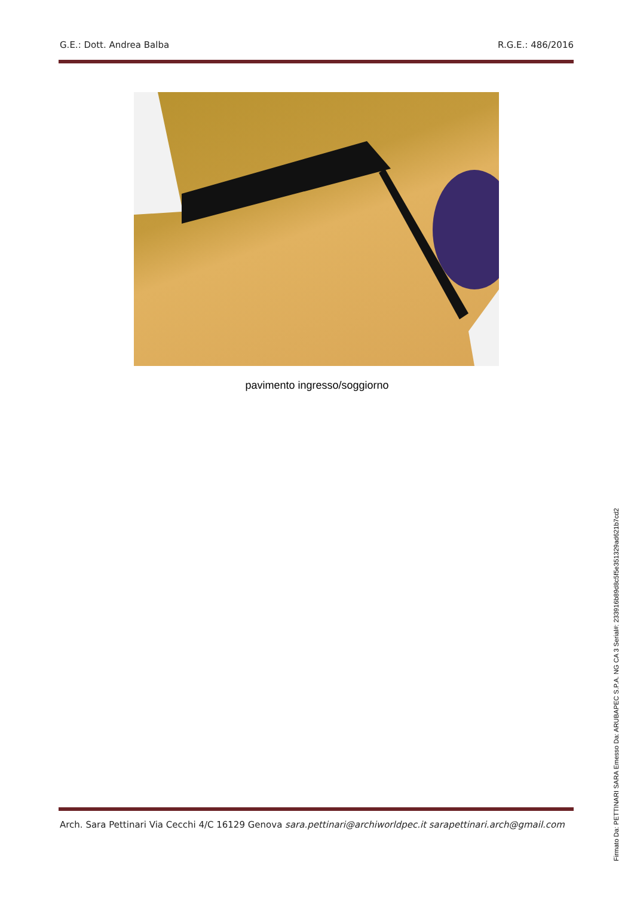G.E.: Dott. Andrea Balba R.G.E.: 486/2016
pavimento ingresso/soggiorno
Arch. Sara Pettinari Via Cecchi 4/C 16129 Genova sara.pettinari@archiworldpec.it sarapettinari.arch@gmail.com
Firmato Da: PETTINARI SARA Emesso Da: ARUBAPEC S.P.A. NG CA 3 Serial#: 233916b89d8c5f5e351329ad621b7cd2